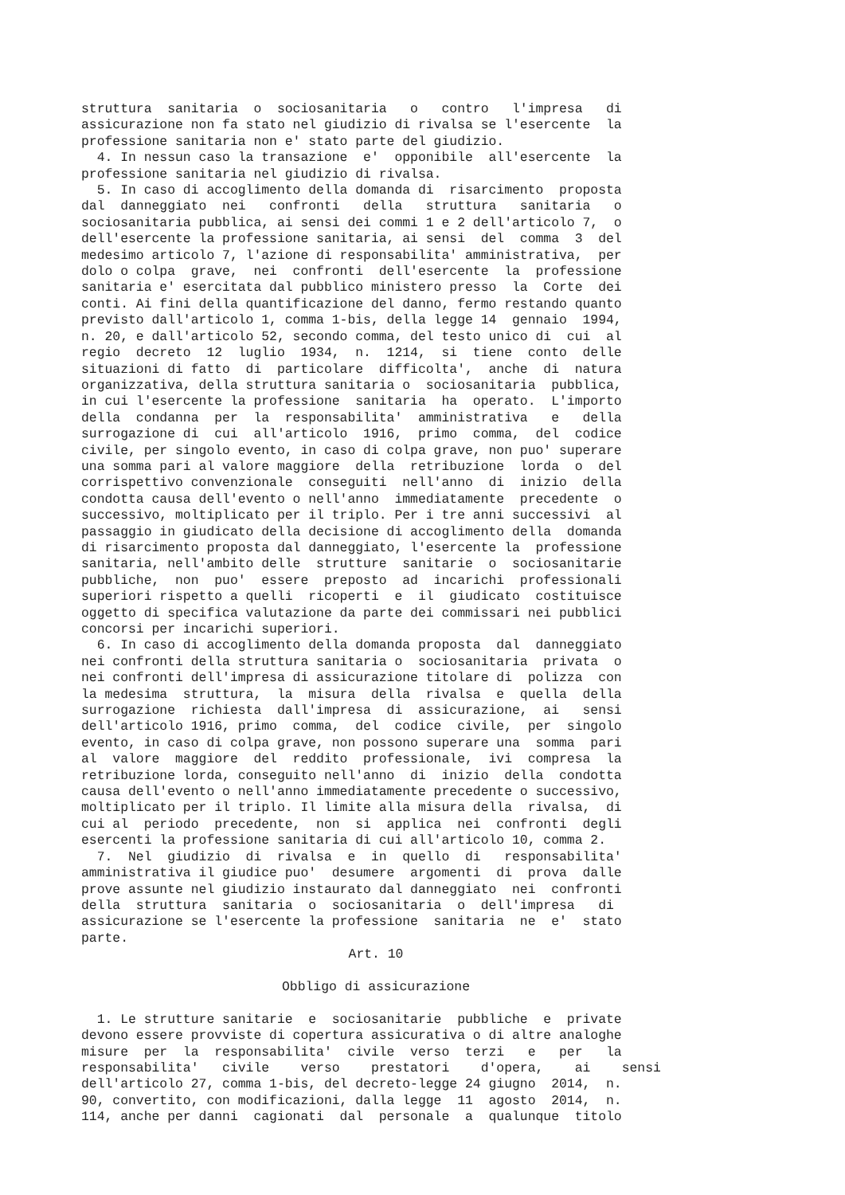struttura sanitaria o sociosanitaria o contro l'impresa di assicurazione non fa stato nel giudizio di rivalsa se l'esercente la professione sanitaria non e' stato parte del giudizio. 4. In nessun caso la transazione e' opponibile all'esercente la professione sanitaria nel giudizio di rivalsa. 5. In caso di accoglimento della domanda di risarcimento proposta dal danneggiato nei confronti della struttura sanitaria o sociosanitaria pubblica, ai sensi dei commi 1 e 2 dell'articolo 7, o dell'esercente la professione sanitaria, ai sensi del comma 3 del medesimo articolo 7, l'azione di responsabilita' amministrativa, per dolo o colpa grave, nei confronti dell'esercente la professione sanitaria e' esercitata dal pubblico ministero presso la Corte dei conti. Ai fini della quantificazione del danno, fermo restando quanto previsto dall'articolo 1, comma 1-bis, della legge 14 gennaio 1994, n. 20, e dall'articolo 52, secondo comma, del testo unico di cui al regio decreto 12 luglio 1934, n. 1214, si tiene conto delle situazioni di fatto di particolare difficolta', anche di natura organizzativa, della struttura sanitaria o sociosanitaria pubblica, in cui l'esercente la professione sanitaria ha operato. L'importo della condanna per la responsabilita' amministrativa e della surrogazione di cui all'articolo 1916, primo comma, del codice civile, per singolo evento, in caso di colpa grave, non puo' superare una somma pari al valore maggiore della retribuzione lorda o del corrispettivo convenzionale conseguiti nell'anno di inizio della condotta causa dell'evento o nell'anno immediatamente precedente o successivo, moltiplicato per il triplo. Per i tre anni successivi al passaggio in giudicato della decisione di accoglimento della domanda di risarcimento proposta dal danneggiato, l'esercente la professione sanitaria, nell'ambito delle strutture sanitarie o sociosanitarie pubbliche, non puo' essere preposto ad incarichi professionali superiori rispetto a quelli ricoperti e il giudicato costituisce oggetto di specifica valutazione da parte dei commissari nei pubblici concorsi per incarichi superiori. 6. In caso di accoglimento della domanda proposta dal danneggiato nei confronti della struttura sanitaria o sociosanitaria privata o nei confronti dell'impresa di assicurazione titolare di polizza con la medesima struttura, la misura della rivalsa e quella della surrogazione richiesta dall'impresa di assicurazione, ai sensi dell'articolo 1916, primo comma, del codice civile, per singolo evento, in caso di colpa grave, non possono superare una somma pari al valore maggiore del reddito professionale, ivi compresa la retribuzione lorda, conseguito nell'anno di inizio della condotta causa dell'evento o nell'anno immediatamente precedente o successivo, moltiplicato per il triplo. Il limite alla misura della rivalsa, di cui al periodo precedente, non si applica nei confronti degli esercenti la professione sanitaria di cui all'articolo 10, comma 2. 7. Nel giudizio di rivalsa e in quello di responsabilita' amministrativa il giudice puo' desumere argomenti di prova dalle prove assunte nel giudizio instaurato dal danneggiato nei confronti della struttura sanitaria o sociosanitaria o dell'impresa di assicurazione se l'esercente la professione sanitaria ne e' stato parte.
Art. 10
Obbligo di assicurazione
1. Le strutture sanitarie e sociosanitarie pubbliche e private devono essere provviste di copertura assicurativa o di altre analoghe misure per la responsabilita' civile verso terzi e per la responsabilita' civile verso prestatori d'opera, ai sensi dell'articolo 27, comma 1-bis, del decreto-legge 24 giugno 2014, n. 90, convertito, con modificazioni, dalla legge 11 agosto 2014, n. 114, anche per danni cagionati dal personale a qualunque titolo